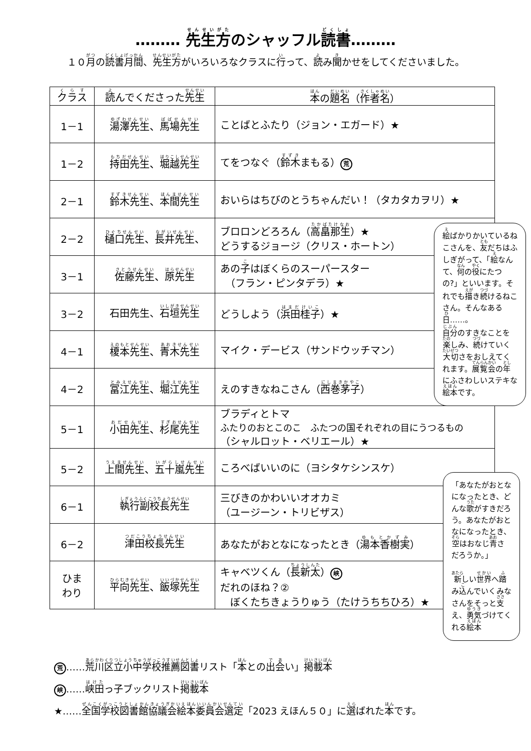……… 先生方のシャッフル読書………
１０月の読書月間、先生方がいろいろなクラスに行って、読み聞かせをしてくださいました。
| クラス | 読 んでくださった 先生 | 本 の 題名 （ 作者名 ） |
| --- | --- | --- |
| 1－1 | 湯澤先生 、 馬場先生 | ことばとふたり（ジョン・エガード）★ |
| 1－2 | 持田先生 、 堀越先生 | てをつなぐ（ 鈴木 まもる） 荒 |
| 2－1 | 鈴木先生 、 本間先生 | おいらはちびのとうちゃんだい！（タカタカヲリ）★ |
| 2－2 | 樋口先生 、 長井先生 、 | ブロロンどろろん（ 高畠那生 ）★ どうするジョージ（クリス・ホートン） |
| 3－1 | 佐藤先生 、 原先生 | あの 子 はぼくらのスーパースター （フラン・ピンタデラ）★ |
| 3－2 | 石田先生、 石垣先生 | どうしよう（ 浜田桂子 ）★ |
| 4－1 | 榎本先生 、 青木先生 | マイク・デービス（サンドウッチマン） |
| 4－2 | 冨江先生 、 堀江先生 | えのすきなねこさん（ 西巻茅子 ） |
| 5－1 | 小田先生 、 杉尾先生 | ブラディとトマ ふたりのおとこのこ ふたつの国それぞれの目にうつるもの （シャルロット・ベリエール）★ |
| 5－2 | 上間先生 、 五十嵐先生 | ころべばいいのに（ヨシタケシンスケ） |
| 6－1 | 執行副校長先生 | 三びきのかわいいオオカミ （ユージーン・トリビザス） |
| 6－2 | 津田校長先生 | あなたがおとなになったとき（ 湯本香樹実 ） |
| ひま わり | 平向先生 、 飯塚先生 | キャベツくん（ 長新太 ） 峡 だれのほね？② ぼくたちきょうりゅう（たけうちちひろ）★ |
絵ばかりかいているねこさんを、友だちはふしぎがって、「絵なんて、何の役にたつの?」といいます。それでも描き続けるねこさん。そんなある日……。
自分のすきなことを楽しみ、続けていく大切さをおしえてくれます。展覧会の年にふさわしいステキな絵本です。
「あなたがおとなになったとき、どんな歌がすきだろう。あなたがおとなになったとき、空はおなじ青さだろうか。」
新しい世界へ踏み込んでいくみなさんをそっと支え、勇気づけてくれる絵本
荒 ……荒川区立小中学校推薦図書リスト「本との出会い」掲載本
峡 ……峡田っ子ブックリスト掲載本
★……全国学校図書館協議会絵本委員会選定「2023 えほん５０」に選ばれた本です。